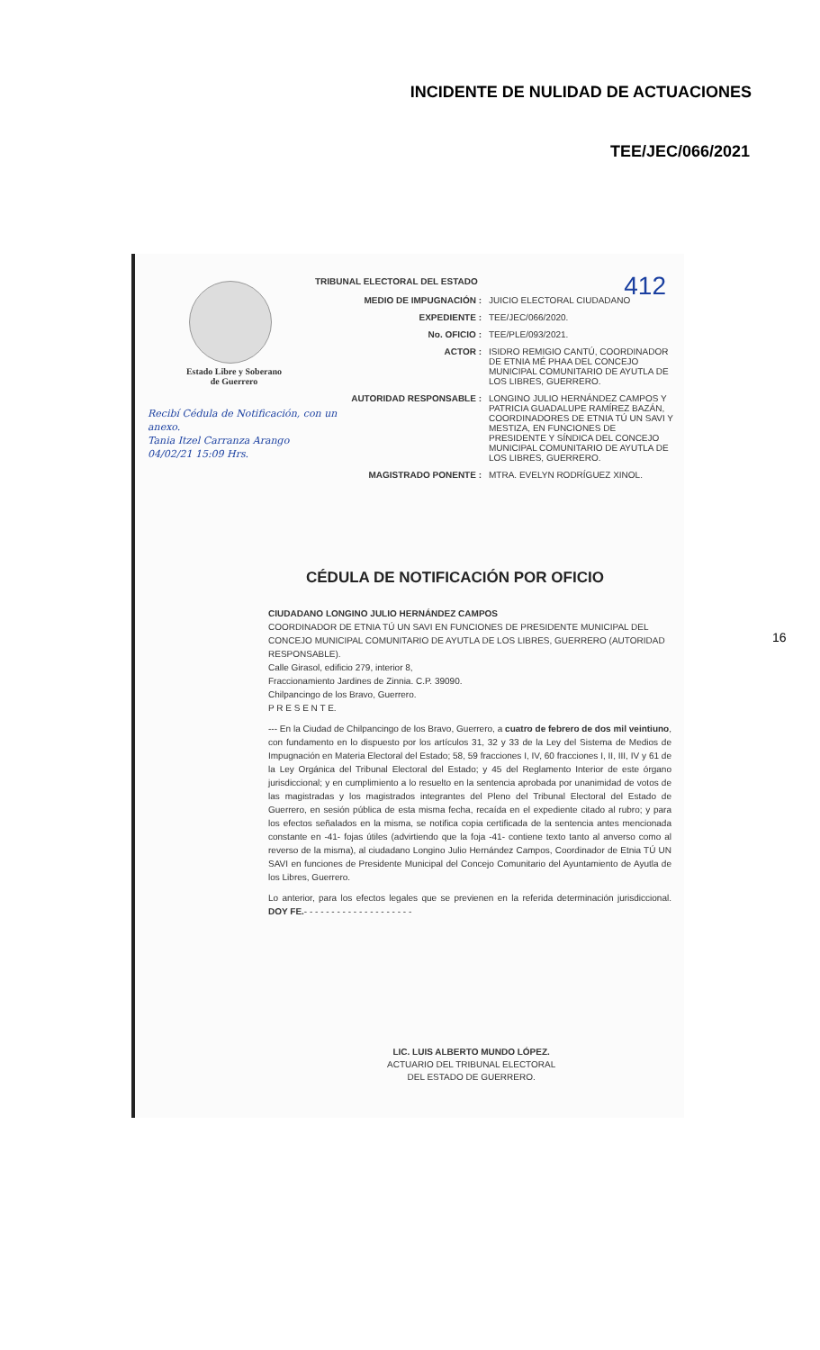INCIDENTE DE NULIDAD DE ACTUACIONES
TEE/JEC/066/2021
16
Estado Libre y Soberano
de Guerrero
Recibí Cédula de Notificación, con un anexo.
Tania Itzel Carranza Arango
04/02/21 15:09 Hrs.
412
TRIBUNAL ELECTORAL DEL ESTADO
MEDIO DE IMPUGNACIÓN : JUICIO ELECTORAL CIUDADANO
EXPEDIENTE : TEE/JEC/066/2020.
No. OFICIO : TEE/PLE/093/2021.
ACTOR : ISIDRO REMIGIO CANTÚ, COORDINADOR DE ETNIA MÉ PHAA DEL CONCEJO MUNICIPAL COMUNITARIO DE AYUTLA DE LOS LIBRES, GUERRERO.
AUTORIDAD RESPONSABLE : LONGINO JULIO HERNÁNDEZ CAMPOS Y PATRICIA GUADALUPE RAMÍREZ BAZÁN, COORDINADORES DE ETNIA TÚ UN SAVI Y MESTIZA, EN FUNCIONES DE PRESIDENTE Y SÍNDICA DEL CONCEJO MUNICIPAL COMUNITARIO DE AYUTLA DE LOS LIBRES, GUERRERO.
MAGISTRADO PONENTE : MTRA. EVELYN RODRÍGUEZ XINOL.
CÉDULA DE NOTIFICACIÓN POR OFICIO
CIUDADANO LONGINO JULIO HERNÁNDEZ CAMPOS
COORDINADOR DE ETNIA TÚ UN SAVI EN FUNCIONES DE PRESIDENTE MUNICIPAL DEL CONCEJO MUNICIPAL COMUNITARIO DE AYUTLA DE LOS LIBRES, GUERRERO (AUTORIDAD RESPONSABLE).
Calle Girasol, edificio 279, interior 8,
Fraccionamiento Jardines de Zinnia. C.P. 39090.
Chilpancingo de los Bravo, Guerrero.
P R E S E N T E.
--- En la Ciudad de Chilpancingo de los Bravo, Guerrero, a cuatro de febrero de dos mil veintiuno, con fundamento en lo dispuesto por los artículos 31, 32 y 33 de la Ley del Sistema de Medios de Impugnación en Materia Electoral del Estado; 58, 59 fracciones I, IV, 60 fracciones I, II, III, IV y 61 de la Ley Orgánica del Tribunal Electoral del Estado; y 45 del Reglamento Interior de este órgano jurisdiccional; y en cumplimiento a lo resuelto en la sentencia aprobada por unanimidad de votos de las magistradas y los magistrados integrantes del Pleno del Tribunal Electoral del Estado de Guerrero, en sesión pública de esta misma fecha, recaída en el expediente citado al rubro; y para los efectos señalados en la misma, se notifica copia certificada de la sentencia antes mencionada constante en -41- fojas útiles (advirtiendo que la foja -41- contiene texto tanto al anverso como al reverso de la misma), al ciudadano Longino Julio Hernández Campos, Coordinador de Etnia TÚ UN SAVI en funciones de Presidente Municipal del Concejo Comunitario del Ayuntamiento de Ayutla de los Libres, Guerrero.
Lo anterior, para los efectos legales que se previenen en la referida determinación jurisdiccional. DOY FE.- - - - - - - - - - - - - - - - - - - -
LIC. LUIS ALBERTO MUNDO LÓPEZ.
ACTUARIO DEL TRIBUNAL ELECTORAL
DEL ESTADO DE GUERRERO.